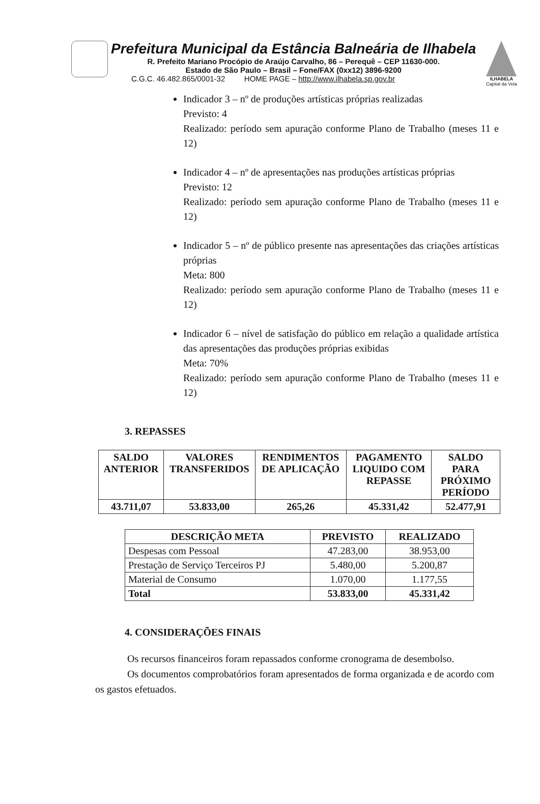Prefeitura Municipal da Estância Balneária de Ilhabela
R. Prefeito Mariano Procópio de Araújo Carvalho, 86 – Perequê – CEP 11630-000.
Estado de São Paulo – Brasil – Fone/FAX (0xx12) 3896-9200
C.G.C. 46.482.865/0001-32 HOME PAGE – http://www.ilhabela.sp.gov.br
ILHABELA
Capital da Vela
Indicador 3 – nº de produções artísticas próprias realizadas
Previsto: 4
Realizado: período sem apuração conforme Plano de Trabalho (meses 11 e 12)
Indicador 4 – nº de apresentações nas produções artísticas próprias
Previsto: 12
Realizado: período sem apuração conforme Plano de Trabalho (meses 11 e 12)
Indicador 5 – nº de público presente nas apresentações das criações artísticas próprias
Meta: 800
Realizado: período sem apuração conforme Plano de Trabalho (meses 11 e 12)
Indicador 6 – nível de satisfação do público em relação a qualidade artística das apresentações das produções próprias exibidas
Meta: 70%
Realizado: período sem apuração conforme Plano de Trabalho (meses 11 e 12)
3. REPASSES
| SALDO ANTERIOR | VALORES TRANSFERIDOS | RENDIMENTOS DE APLICAÇÃO | PAGAMENTO LIQUIDO COM REPASSE | SALDO PARA PRÓXIMO PERÍODO |
| --- | --- | --- | --- | --- |
| 43.711,07 | 53.833,00 | 265,26 | 45.331,42 | 52.477,91 |
| DESCRIÇÃO META | PREVISTO | REALIZADO |
| --- | --- | --- |
| Despesas com Pessoal | 47.283,00 | 38.953,00 |
| Prestação de Serviço Terceiros PJ | 5.480,00 | 5.200,87 |
| Material de Consumo | 1.070,00 | 1.177,55 |
| Total | 53.833,00 | 45.331,42 |
4. CONSIDERAÇÕES FINAIS
Os recursos financeiros foram repassados conforme cronograma de desembolso.
Os documentos comprobatórios foram apresentados de forma organizada e de acordo com os gastos efetuados.